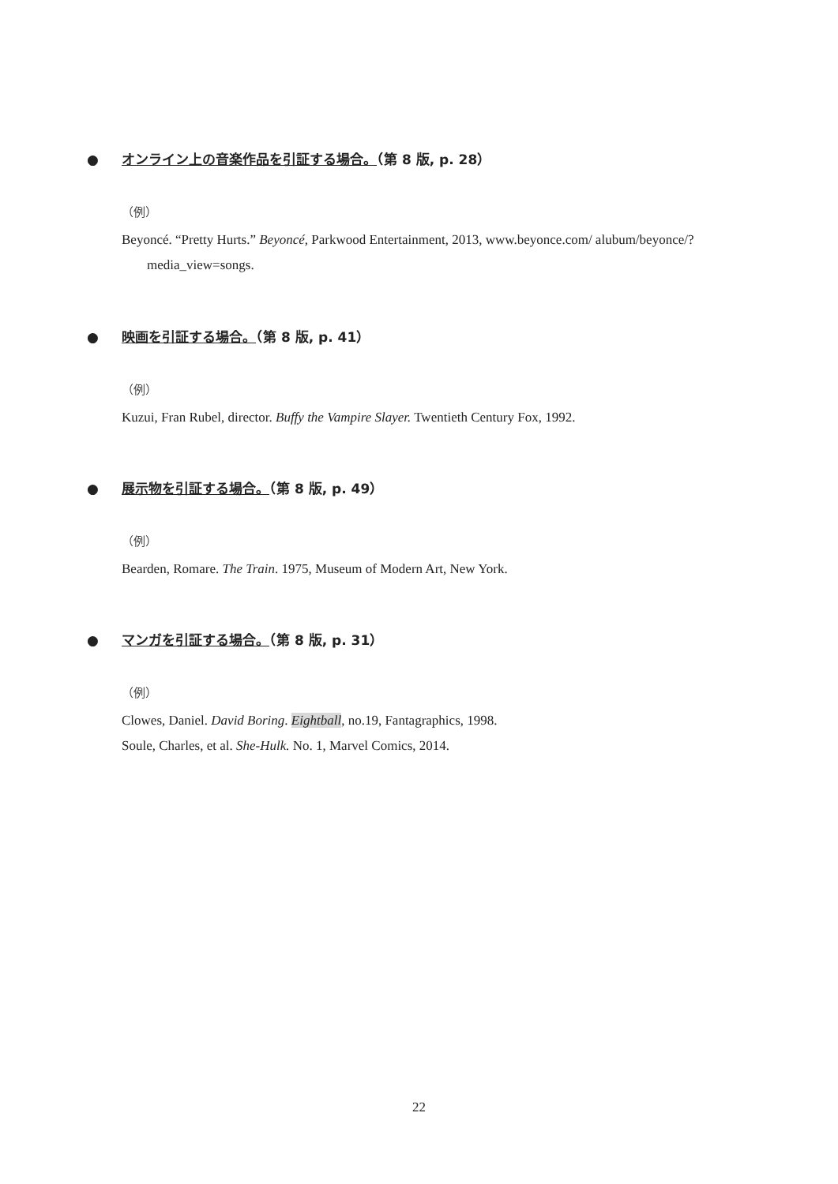● オンライン上の音楽作品を引証する場合。（第 8 版, p. 28）
（例）
Beyoncé. “Pretty Hurts.” Beyoncé, Parkwood Entertainment, 2013, www.beyonce.com/ alubum/beyonce/?media_view=songs.
● 映画を引証する場合。（第 8 版, p. 41）
（例）
Kuzui, Fran Rubel, director. Buffy the Vampire Slayer. Twentieth Century Fox, 1992.
● 展示物を引証する場合。（第 8 版, p. 49）
（例）
Bearden, Romare. The Train. 1975, Museum of Modern Art, New York.
● マンガを引証する場合。（第 8 版, p. 31）
（例）
Clowes, Daniel. David Boring. Eightball, no.19, Fantagraphics, 1998.
Soule, Charles, et al. She-Hulk. No. 1, Marvel Comics, 2014.
22